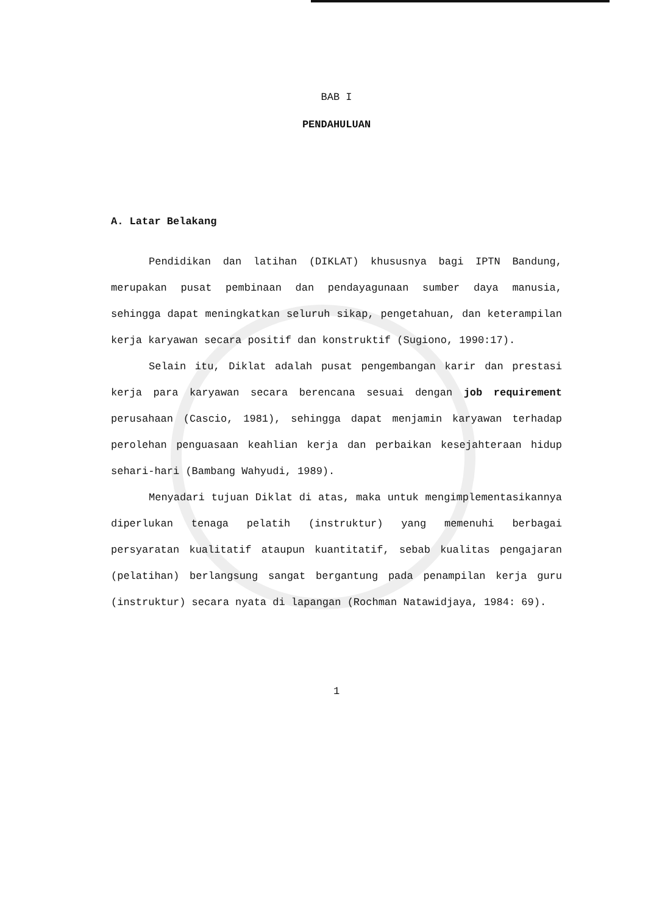BAB I
PENDAHULUAN
A. Latar Belakang
Pendidikan dan latihan (DIKLAT) khususnya bagi IPTN Bandung, merupakan pusat pembinaan dan pendayagunaan sumber daya manusia, sehingga dapat meningkatkan seluruh sikap, pengetahuan, dan keterampilan kerja karyawan secara positif dan konstruktif (Sugiono, 1990:17).
Selain itu, Diklat adalah pusat pengembangan karir dan prestasi kerja para karyawan secara berencana sesuai dengan job requirement perusahaan (Cascio, 1981), sehingga dapat menjamin karyawan terhadap perolehan penguasaan keahlian kerja dan perbaikan kesejahteraan hidup sehari-hari (Bambang Wahyudi, 1989).
Menyadari tujuan Diklat di atas, maka untuk mengimplementasikannya diperlukan tenaga pelatih (instruktur) yang memenuhi berbagai persyaratan kualitatif ataupun kuantitatif, sebab kualitas pengajaran (pelatihan) berlangsung sangat bergantung pada penampilan kerja guru (instruktur) secara nyata di lapangan (Rochman Natawidjaya, 1984: 69).
1